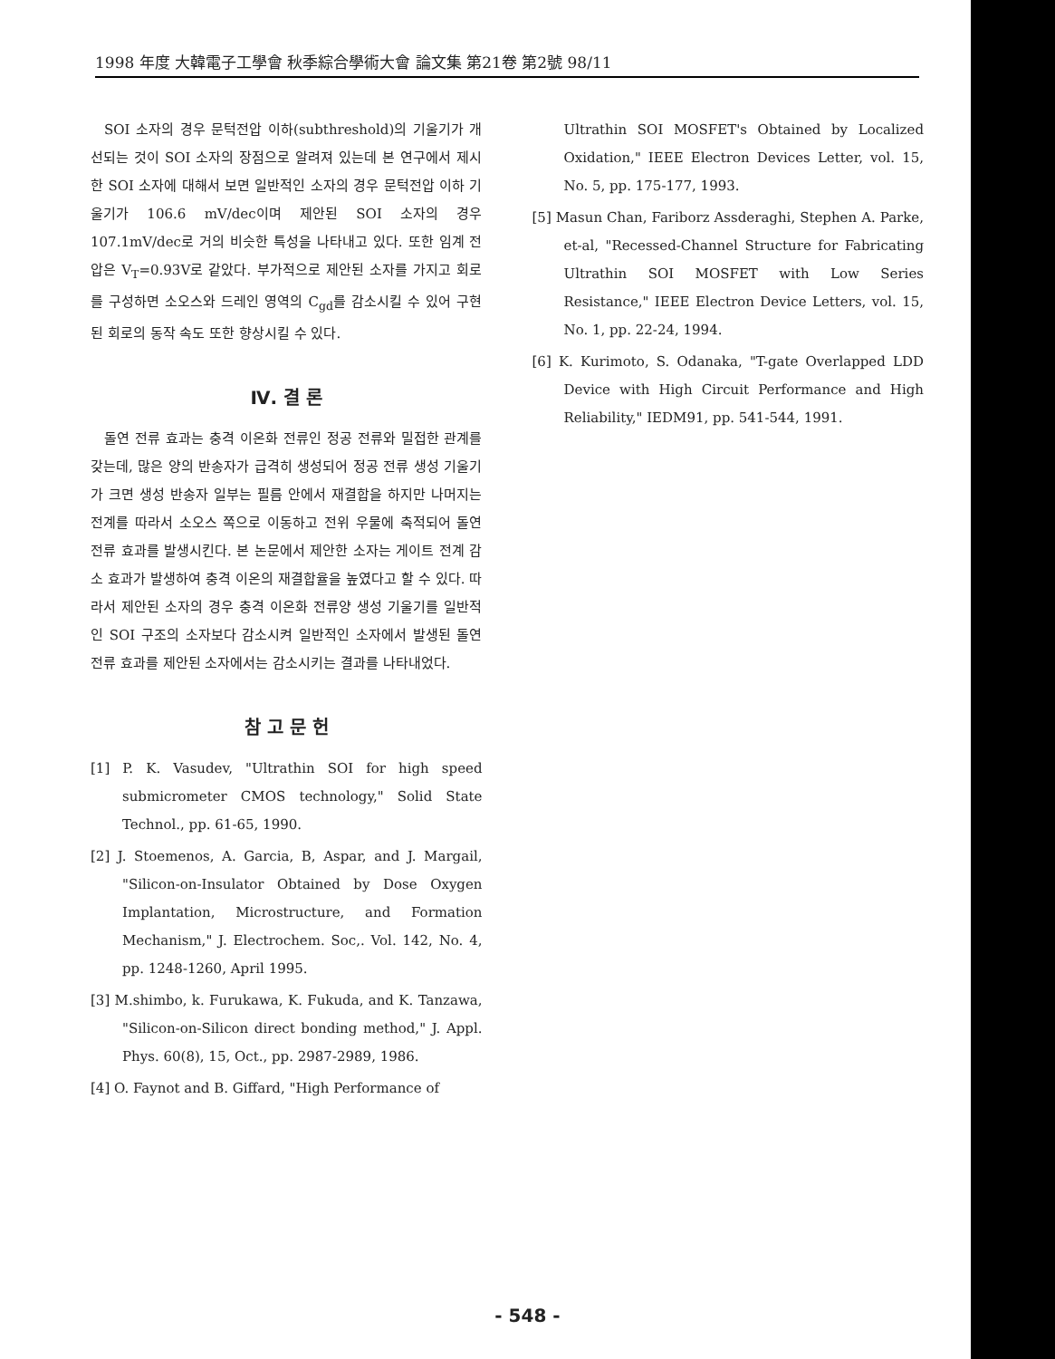1998 年度 大韓電子工學會 秋季綜合學術大會 論文集 第21卷 第2號 98/11
SOI 소자의 경우 문턱전압 이하(subthreshold)의 기울기가 개선되는 것이 SOI 소자의 장점으로 알려져 있는데 본 연구에서 제시한 SOI 소자에 대해서 보면 일반적인 소자의 경우 문턱전압 이하 기울기가 106.6 mV/dec이며 제안된 SOI 소자의 경우 107.1mV/dec로 거의 비슷한 특성을 나타내고 있다. 또한 임계 전압은 V<sub>T</sub>=0.93V로 같았다. 부가적으로 제안된 소자를 가지고 회로를 구성하면 소오스와 드레인 영역의 C<sub>gd</sub>를 감소시킬 수 있어 구현된 회로의 동작 속도 또한 향상시킬 수 있다.
Ⅳ. 결 론
돌연 전류 효과는 충격 이온화 전류인 정공 전류와 밀접한 관계를 갖는데, 많은 양의 반송자가 급격히 생성되어 정공 전류 생성 기울기가 크면 생성 반송자 일부는 필름 안에서 재결합을 하지만 나머지는 전계를 따라서 소오스 쪽으로 이동하고 전위 우물에 축적되어 돌연 전류 효과를 발생시킨다. 본 논문에서 제안한 소자는 게이트 전계 감소 효과가 발생하여 충격 이온의 재결합율을 높였다고 할 수 있다. 따라서 제안된 소자의 경우 충격 이온화 전류양 생성 기울기를 일반적인 SOI 구조의 소자보다 감소시켜 일반적인 소자에서 발생된 돌연 전류 효과를 제안된 소자에서는 감소시키는 결과를 나타내었다.
참 고 문 헌
[1] P. K. Vasudev, "Ultrathin SOI for high speed submicrometer CMOS technology," Solid State Technol., pp. 61-65, 1990.
[2] J. Stoemenos, A. Garcia, B, Aspar, and J. Margail, "Silicon-on-Insulator Obtained by Dose Oxygen Implantation, Microstructure, and Formation Mechanism," J. Electrochem. Soc,. Vol. 142, No. 4, pp. 1248-1260, April 1995.
[3] M.shimbo, k. Furukawa, K. Fukuda, and K. Tanzawa, "Silicon-on-Silicon direct bonding method," J. Appl. Phys. 60(8), 15, Oct., pp. 2987-2989, 1986.
[4] O. Faynot and B. Giffard, "High Performance of
Ultrathin SOI MOSFET's Obtained by Localized Oxidation," IEEE Electron Devices Letter, vol. 15, No. 5, pp. 175-177, 1993.
[5] Masun Chan, Fariborz Assderaghi, Stephen A. Parke, et-al, "Recessed-Channel Structure for Fabricating Ultrathin SOI MOSFET with Low Series Resistance," IEEE Electron Device Letters, vol. 15, No. 1, pp. 22-24, 1994.
[6] K. Kurimoto, S. Odanaka, "T-gate Overlapped LDD Device with High Circuit Performance and High Reliability," IEDM91, pp. 541-544, 1991.
- 548 -